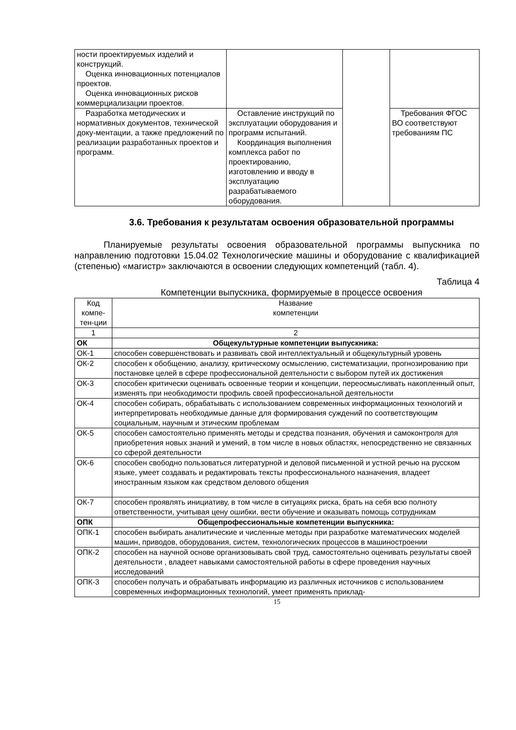| ности проектируемых изделий и конструкций. Оценка инновационных потенциалов проектов. Оценка инновационных рисков коммерциализации проектов. | | | |
| Разработка методических и нормативных документов, технической доку-ментации, а также предложений по реализации разработанных проектов и программ. | Оставление инструкций по эксплуатации оборудования и программ испытаний. Координация выполнения комплекса работ по проектированию, изготовлению и вводу в эксплуатацию разрабатываемого оборудования. | | Требования ФГОС ВО соответствуют требованиям ПС |
3.6. Требования к результатам освоения образовательной программы
Планируемые результаты освоения образовательной программы выпускника по направлению подготовки 15.04.02 Технологические машины и оборудование с квалификацией (степенью) «магистр» заключаются в освоении следующих компетенций (табл. 4).
Таблица 4
Компетенции выпускника, формируемые в процессе освоения
| Код компе-тен-ции | Название компетенции |
| 1 | 2 |
| ОК | Общекультурные компетенции выпускника: |
| ОК-1 | способен совершенствовать и развивать свой интеллектуальный и общекультурный уровень |
| ОК-2 | способен к обобщению, анализу, критическому осмыслению, систематизации, прогнозированию при постановке целей в сфере профессиональной деятельности с выбором путей их достижения |
| ОК-3 | способен критически оценивать освоенные теории и концепции, переосмысливать накопленный опыт, изменять при необходимости профиль своей профессиональной деятельности |
| ОК-4 | способен собирать, обрабатывать с использованием современных информационных технологий и интерпретировать необходимые данные для формирования суждений по соответствующим социальным, научным и этическим проблемам |
| ОК-5 | способен самостоятельно применять методы и средства познания, обучения и самоконтроля для приобретения новых знаний и умений, в том числе в новых областях, непосредственно не связанных со сферой деятельности |
| ОК-6 | способен свободно пользоваться литературной и деловой письменной и устной речью на русском языке, умеет создавать и редактировать тексты профессионального назначения, владеет иностранным языком как средством делового общения |
| ОК-7 | способен проявлять инициативу, в том числе в ситуациях риска, брать на себя всю полноту ответственности, учитывая цену ошибки, вести обучение и оказывать помощь сотрудникам |
| ОПК | Общепрофессиональные компетенции выпускника: |
| ОПК-1 | способен выбирать аналитические и численные методы при разработке математических моделей машин, приводов, оборудования, систем, технологических процессов в машиностроении |
| ОПК-2 | способен на научной основе организовывать свой труд, самостоятельно оценивать результаты своей деятельности , владеет навыками самостоятельной работы в сфере проведения научных исследований |
| ОПК-3 | способен получать и обрабатывать информацию из различных источников с использованием современных информационных технологий, умеет применять приклад- |
15